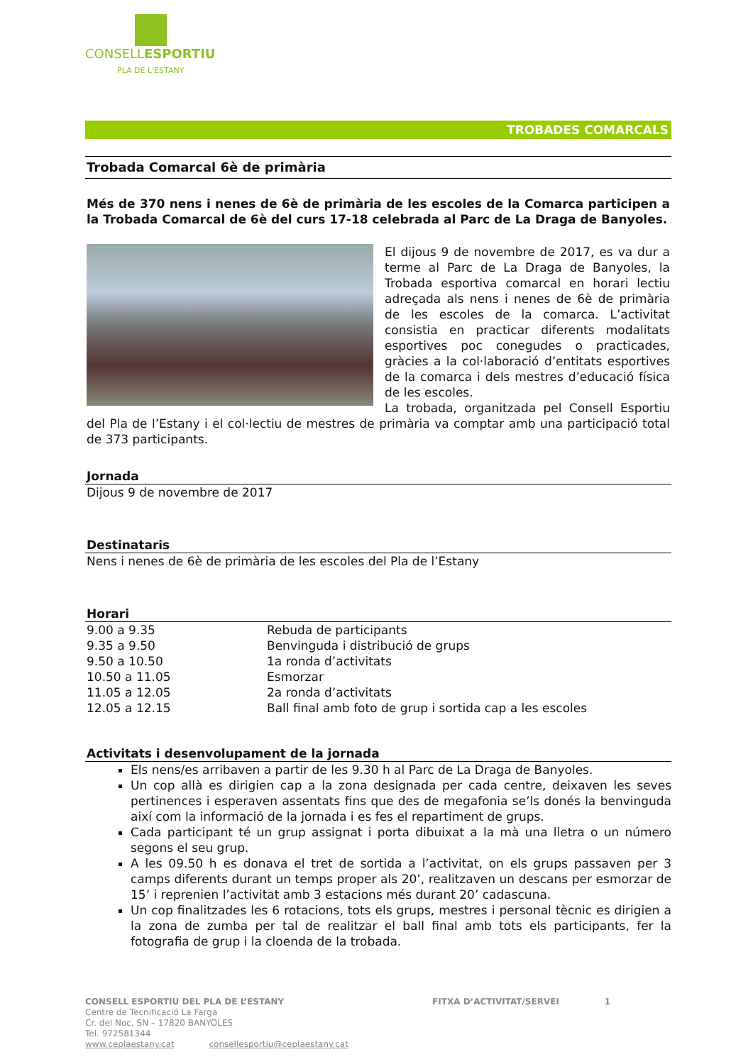CONSELLESPORTIU
PLA DE L'ESTANY
TROBADES COMARCALS
Trobada Comarcal 6è de primària
Més de 370 nens i nenes de 6è de primària de les escoles de la Comarca participen a la Trobada Comarcal de 6è del curs 17-18 celebrada al Parc de La Draga de Banyoles.
El dijous 9 de novembre de 2017, es va dur a terme al Parc de La Draga de Banyoles, la Trobada esportiva comarcal en horari lectiu adreçada als nens i nenes de 6è de primària de les escoles de la comarca. L’activitat consistia en practicar diferents modalitats esportives poc conegudes o practicades, gràcies a la col·laboració d’entitats esportives de la comarca i dels mestres d’educació física de les escoles.
La trobada, organitzada pel Consell Esportiu del Pla de l’Estany i el col·lectiu de mestres de primària va comptar amb una participació total de 373 participants.
Jornada
Dijous 9 de novembre de 2017
Destinataris
Nens i nenes de 6è de primària de les escoles del Pla de l’Estany
Horari
| 9.00 a 9.35 | Rebuda de participants |
| 9.35 a 9.50 | Benvinguda i distribució de grups |
| 9.50 a 10.50 | 1a ronda d’activitats |
| 10.50 a 11.05 | Esmorzar |
| 11.05 a 12.05 | 2a ronda d’activitats |
| 12.05 a 12.15 | Ball final amb foto de grup i sortida cap a les escoles |
Activitats i desenvolupament de la jornada
Els nens/es arribaven a partir de les 9.30 h al Parc de La Draga de Banyoles.
Un cop allà es dirigien cap a la zona designada per cada centre, deixaven les seves pertinences i esperaven assentats fins que des de megafonia se’ls donés la benvinguda així com la informació de la jornada i es fes el repartiment de grups.
Cada participant té un grup assignat i porta dibuixat a la mà una lletra o un número segons el seu grup.
A les 09.50 h es donava el tret de sortida a l’activitat, on els grups passaven per 3 camps diferents durant un temps proper als 20’, realitzaven un descans per esmorzar de 15’ i reprenien l’activitat amb 3 estacions més durant 20’ cadascuna.
Un cop finalitzades les 6 rotacions, tots els grups, mestres i personal tècnic es dirigien a la zona de zumba per tal de realitzar el ball final amb tots els participants, fer la fotografia de grup i la cloenda de la trobada.
CONSELL ESPORTIU DEL PLA DE L’ESTANY FITXA D’ACTIVITAT/SERVEI 1
Centre de Tecnificació La Farga
Cr. del Noc, SN – 17820 BANYOLES
Tel. 972581344
www.ceplaestany.cat consellesportiu@ceplaestany.cat